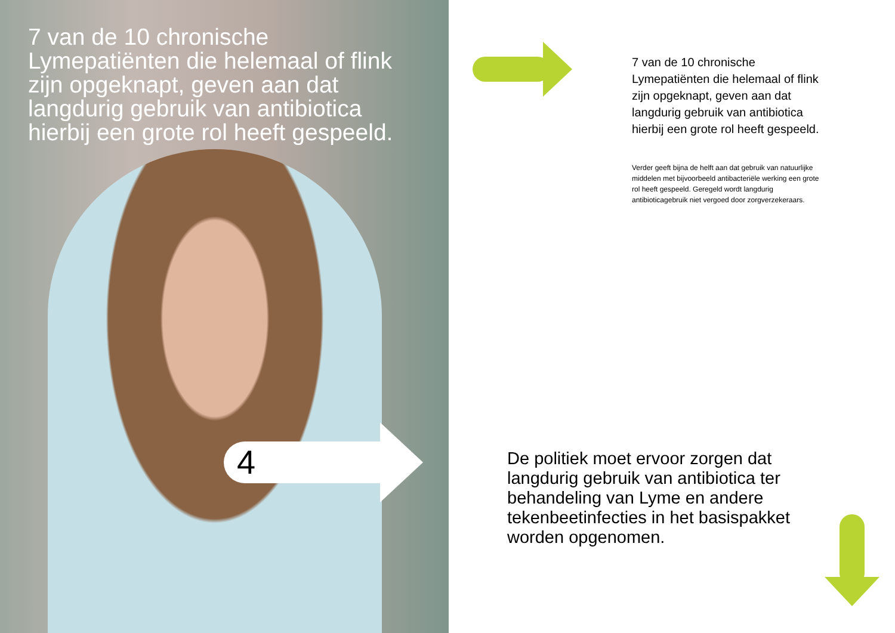7 van de 10 chronische Lymepatiënten die helemaal of flink zijn opgeknapt, geven aan dat langdurig gebruik van antibiotica hierbij een grote rol heeft gespeeld.
4
7 van de 10 chronische Lymepatiënten die helemaal of flink zijn opgeknapt, geven aan dat langdurig gebruik van antibiotica hierbij een grote rol heeft gespeeld.
Verder geeft bijna de helft aan dat gebruik van natuurlijke middelen met bijvoorbeeld antibacteriële werking een grote rol heeft gespeeld. Geregeld wordt langdurig antibioticagebruik niet vergoed door zorgverzekeraars.
De politiek moet ervoor zorgen dat langdurig gebruik van antibiotica ter behandeling van Lyme en andere tekenbeetinfecties in het basispakket worden opgenomen.